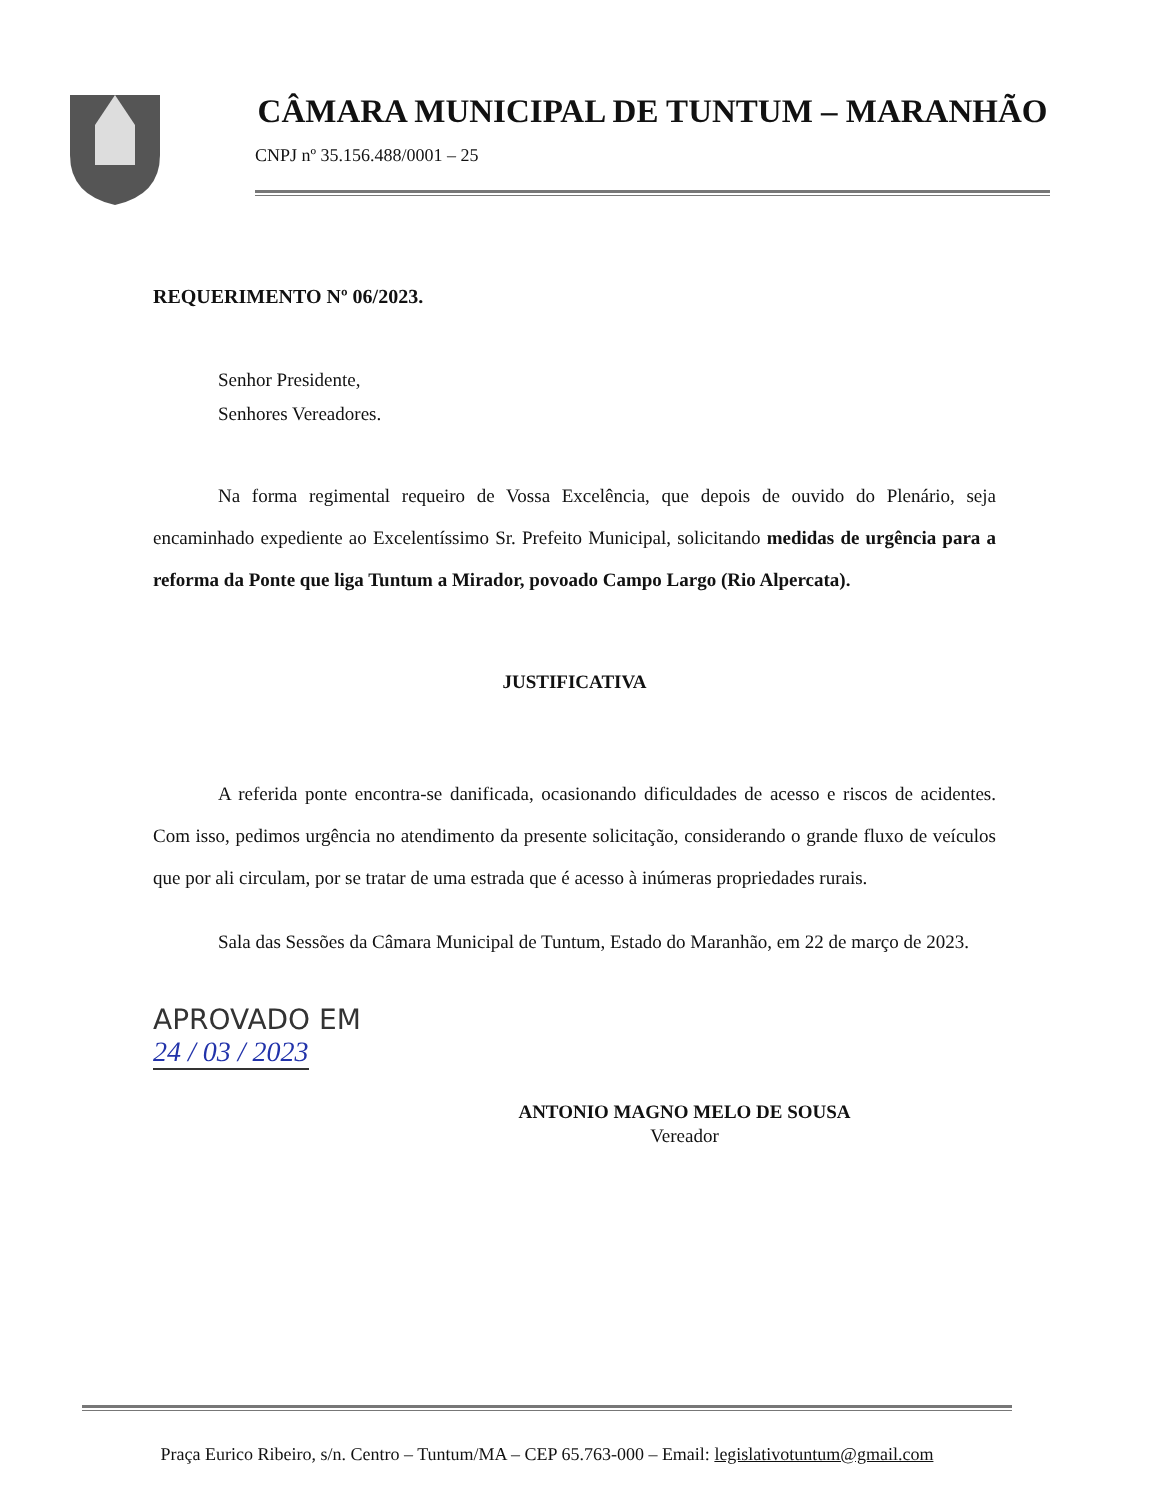CÂMARA MUNICIPAL DE TUNTUM – MARANHÃO
CNPJ nº 35.156.488/0001 – 25
REQUERIMENTO Nº 06/2023.
Senhor Presidente,
Senhores Vereadores.
Na forma regimental requeiro de Vossa Excelência, que depois de ouvido do Plenário, seja encaminhado expediente ao Excelentíssimo Sr. Prefeito Municipal, solicitando medidas de urgência para a reforma da Ponte que liga Tuntum a Mirador, povoado Campo Largo (Rio Alpercata).
JUSTIFICATIVA
A referida ponte encontra-se danificada, ocasionando dificuldades de acesso e riscos de acidentes. Com isso, pedimos urgência no atendimento da presente solicitação, considerando o grande fluxo de veículos que por ali circulam, por se tratar de uma estrada que é acesso à inúmeras propriedades rurais.
Sala das Sessões da Câmara Municipal de Tuntum, Estado do Maranhão, em 22 de março de 2023.
APROVADO EM
24 / 03 / 2023
ANTONIO MAGNO MELO DE SOUSA
Vereador
Praça Eurico Ribeiro, s/n. Centro – Tuntum/MA – CEP 65.763-000 – Email: legislativotuntum@gmail.com